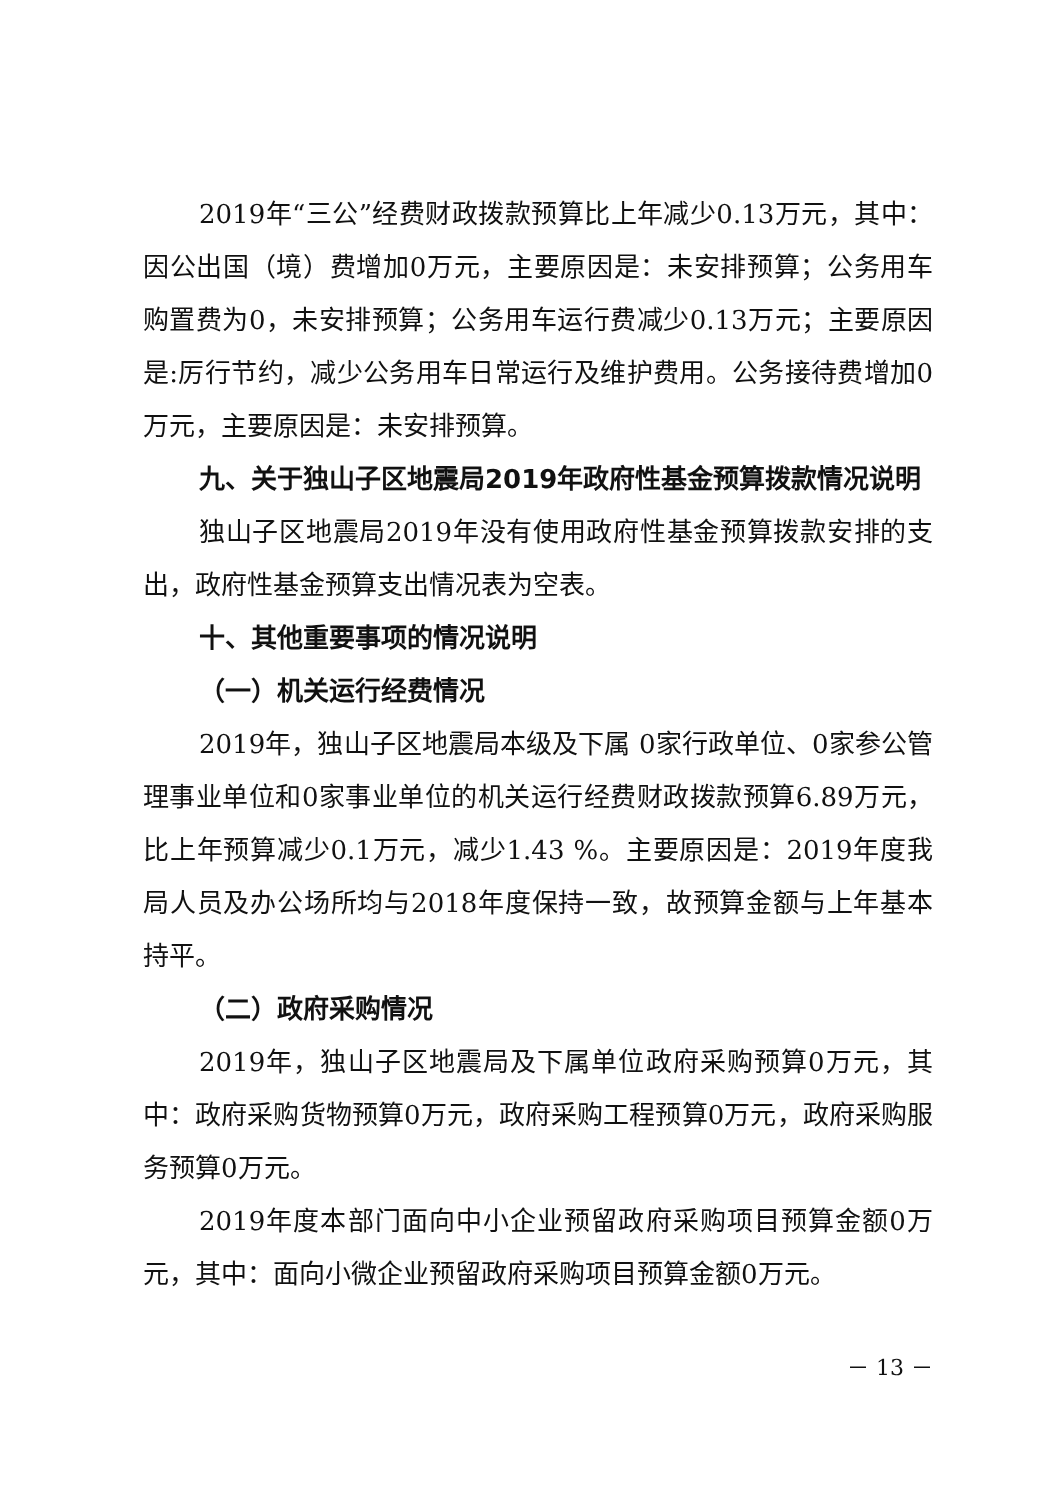2019年“三公”经费财政拨款预算比上年减少0.13万元，其中：因公出国（境）费增加0万元，主要原因是：未安排预算；公务用车购置费为0，未安排预算；公务用车运行费减少0.13万元；主要原因是:厉行节约，减少公务用车日常运行及维护费用。公务接待费增加0万元，主要原因是：未安排预算。
九、关于独山子区地震局2019年政府性基金预算拨款情况说明
独山子区地震局2019年没有使用政府性基金预算拨款安排的支出，政府性基金预算支出情况表为空表。
十、其他重要事项的情况说明
（一）机关运行经费情况
2019年，独山子区地震局本级及下属 0家行政单位、0家参公管理事业单位和0家事业单位的机关运行经费财政拨款预算6.89万元，比上年预算减少0.1万元，减少1.43 %。主要原因是：2019年度我局人员及办公场所均与2018年度保持一致，故预算金额与上年基本持平。
（二）政府采购情况
2019年，独山子区地震局及下属单位政府采购预算0万元，其中：政府采购货物预算0万元，政府采购工程预算0万元，政府采购服务预算0万元。
2019年度本部门面向中小企业预留政府采购项目预算金额0万元，其中：面向小微企业预留政府采购项目预算金额0万元。
－ 13 －